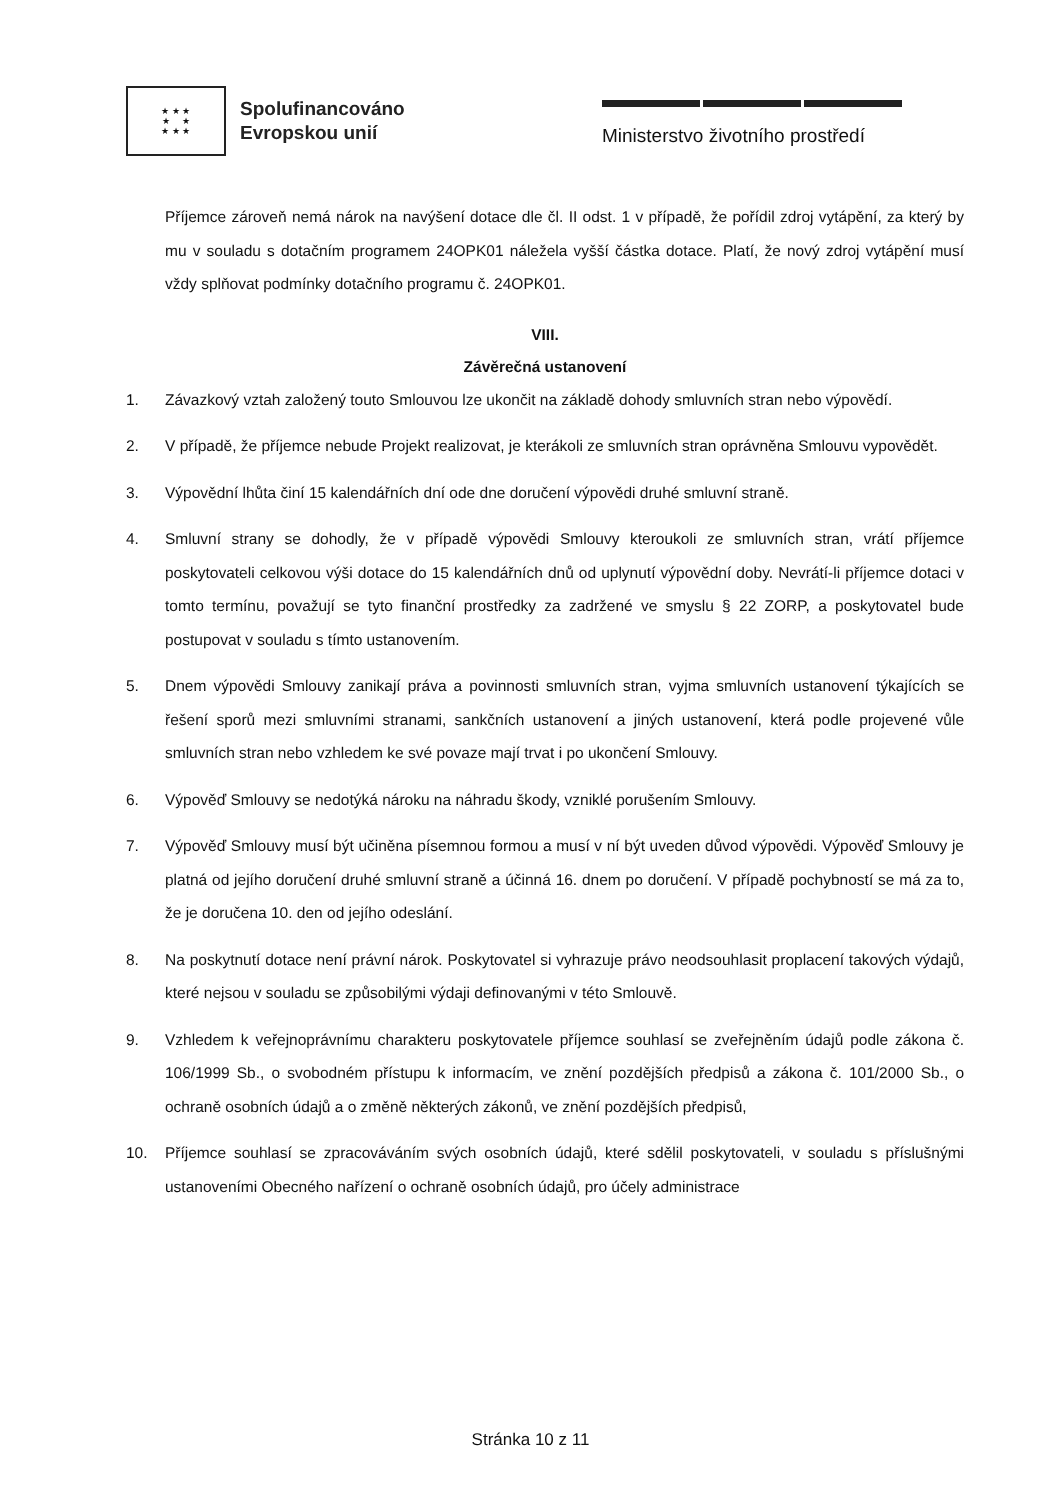★ ★ ★
★ ★
★ ★ ★
Spolufinancováno
Evropskou unií
Ministerstvo životního prostředí
Příjemce zároveň nemá nárok na navýšení dotace dle čl. II odst. 1 v případě, že pořídil zdroj vytápění, za který by mu v souladu s dotačním programem 24OPK01 náležela vyšší částka dotace. Platí, že nový zdroj vytápění musí vždy splňovat podmínky dotačního programu č. 24OPK01.
VIII.
Závěrečná ustanovení
1. Závazkový vztah založený touto Smlouvou lze ukončit na základě dohody smluvních stran nebo výpovědí.
2. V případě, že příjemce nebude Projekt realizovat, je kterákoli ze smluvních stran oprávněna Smlouvu vypovědět.
3. Výpovědní lhůta činí 15 kalendářních dní ode dne doručení výpovědi druhé smluvní straně.
4. Smluvní strany se dohodly, že v případě výpovědi Smlouvy kteroukoli ze smluvních stran, vrátí příjemce poskytovateli celkovou výši dotace do 15 kalendářních dnů od uplynutí výpovědní doby. Nevrátí-li příjemce dotaci v tomto termínu, považují se tyto finanční prostředky za zadržené ve smyslu § 22 ZORP, a poskytovatel bude postupovat v souladu s tímto ustanovením.
5. Dnem výpovědi Smlouvy zanikají práva a povinnosti smluvních stran, vyjma smluvních ustanovení týkajících se řešení sporů mezi smluvními stranami, sankčních ustanovení a jiných ustanovení, která podle projevené vůle smluvních stran nebo vzhledem ke své povaze mají trvat i po ukončení Smlouvy.
6. Výpověď Smlouvy se nedotýká nároku na náhradu škody, vzniklé porušením Smlouvy.
7. Výpověď Smlouvy musí být učiněna písemnou formou a musí v ní být uveden důvod výpovědi. Výpověď Smlouvy je platná od jejího doručení druhé smluvní straně a účinná 16. dnem po doručení. V případě pochybností se má za to, že je doručena 10. den od jejího odeslání.
8. Na poskytnutí dotace není právní nárok. Poskytovatel si vyhrazuje právo neodsouhlasit proplacení takových výdajů, které nejsou v souladu se způsobilými výdaji definovanými v této Smlouvě.
9. Vzhledem k veřejnoprávnímu charakteru poskytovatele příjemce souhlasí se zveřejněním údajů podle zákona č. 106/1999 Sb., o svobodném přístupu k informacím, ve znění pozdějších předpisů a zákona č. 101/2000 Sb., o ochraně osobních údajů a o změně některých zákonů, ve znění pozdějších předpisů,
10. Příjemce souhlasí se zpracováváním svých osobních údajů, které sdělil poskytovateli, v souladu s příslušnými ustanoveními Obecného nařízení o ochraně osobních údajů, pro účely administrace
Stránka 10 z 11